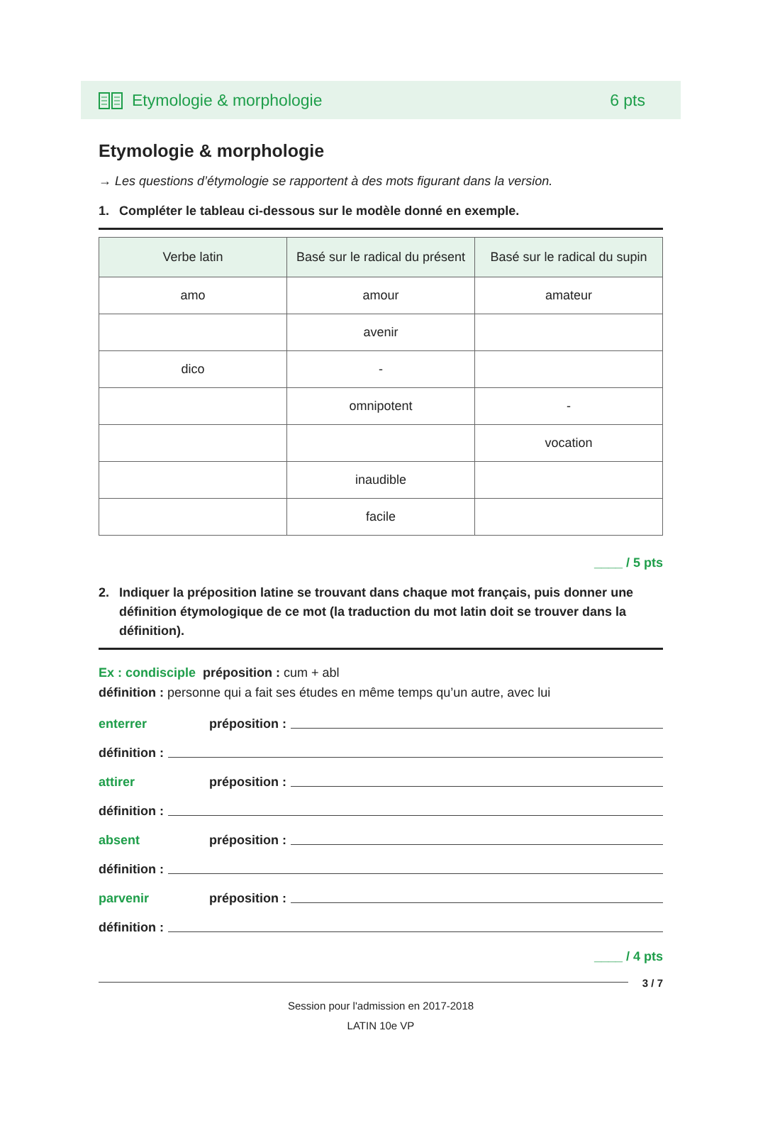Etymologie & morphologie 6 pts
Etymologie & morphologie
→ Les questions d’étymologie se rapportent à des mots figurant dans la version.
1. Compléter le tableau ci-dessous sur le modèle donné en exemple.
| Verbe latin | Basé sur le radical du présent | Basé sur le radical du supin |
| --- | --- | --- |
| amo | amour | amateur |
| | avenir | |
| dico | - | |
| | omnipotent | - |
| | | vocation |
| | inaudible | |
| | facile | |
____ / 5 pts
2. Indiquer la préposition latine se trouvant dans chaque mot français, puis donner une définition étymologique de ce mot (la traduction du mot latin doit se trouver dans la définition).
Ex : condisciple préposition : cum + abl
définition : personne qui a fait ses études en même temps qu’un autre, avec lui
enterrer préposition :
définition :
attirer préposition :
définition :
absent préposition :
définition :
parvenir préposition :
définition :
____ / 4 pts
3 / 7
Session pour l'admission en 2017-2018
LATIN 10e VP